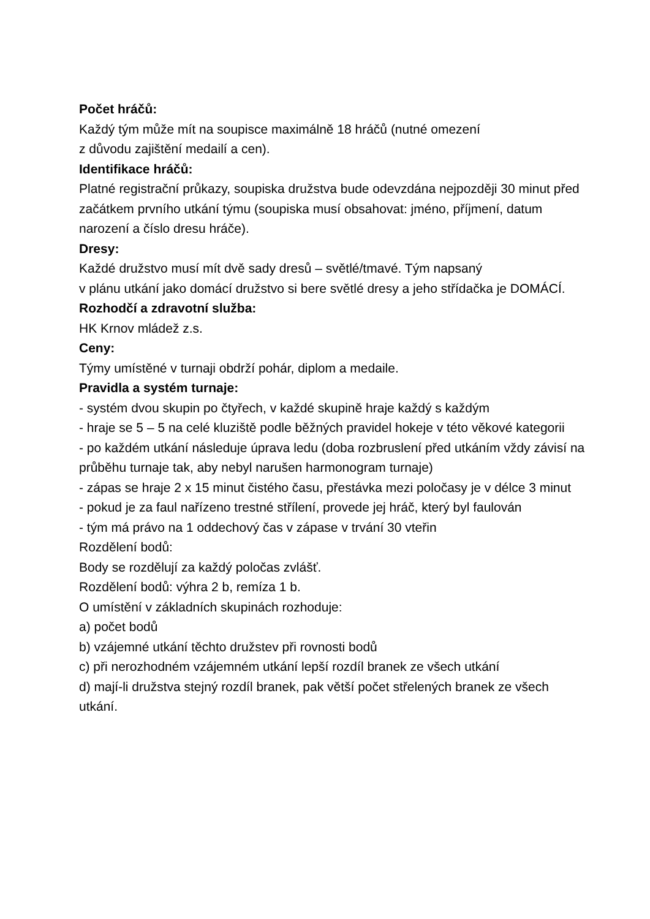Počet hráčů:
Každý tým může mít na soupisce maximálně 18 hráčů (nutné omezení
z důvodu zajištění medailí a cen).
Identifikace hráčů:
Platné registrační průkazy, soupiska družstva bude odevzdána nejpozději 30 minut před začátkem prvního utkání týmu (soupiska musí obsahovat: jméno, příjmení, datum narození a číslo dresu hráče).
Dresy:
Každé družstvo musí mít dvě sady dresů – světlé/tmavé. Tým napsaný
v plánu utkání jako domácí družstvo si bere světlé dresy a jeho střídačka je DOMÁCÍ.
Rozhodčí a zdravotní služba:
HK Krnov mládež z.s.
Ceny:
Týmy umístěné v turnaji obdrží pohár, diplom a medaile.
Pravidla a systém turnaje:
- systém dvou skupin po čtyřech, v každé skupině hraje každý s každým
- hraje se 5 – 5 na celé kluziště podle běžných pravidel hokeje v této věkové kategorii
- po každém utkání následuje úprava ledu (doba rozbruslení před utkáním vždy závisí na průběhu turnaje tak, aby nebyl narušen harmonogram turnaje)
- zápas se hraje 2 x 15 minut čistého času, přestávka mezi poločasy je v délce 3 minut
- pokud je za faul nařízeno trestné střílení, provede jej hráč, který byl faulován
- tým má právo na 1 oddechový čas v zápase v trvání 30 vteřin
Rozdělení bodů:
Body se rozdělují za každý poločas zvlášť.
Rozdělení bodů: výhra 2 b, remíza 1 b.
O umístění v základních skupinách rozhoduje:
a) počet bodů
b) vzájemné utkání těchto družstev při rovnosti bodů
c) při nerozhodném vzájemném utkání lepší rozdíl branek ze všech utkání
d) mají-li družstva stejný rozdíl branek, pak větší počet střelených branek ze všech utkání.